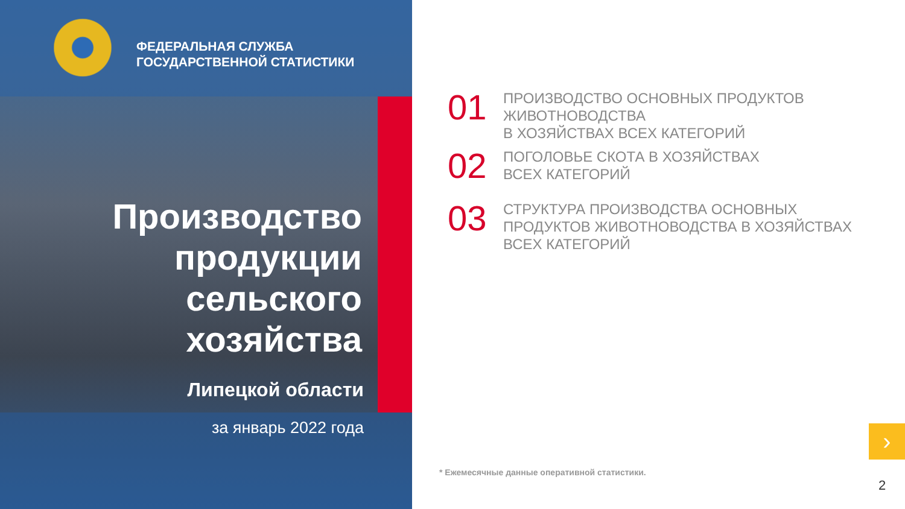ФЕДЕРАЛЬНАЯ СЛУЖБА
ГОСУДАРСТВЕННОЙ СТАТИСТИКИ
Производство
продукции
сельского
хозяйства
Липецкой области
за январь 2022 года
01
ПРОИЗВОДСТВО ОСНОВНЫХ ПРОДУКТОВ
ЖИВОТНОВОДСТВА
В ХОЗЯЙСТВАХ ВСЕХ КАТЕГОРИЙ
02
ПОГОЛОВЬЕ СКОТА В ХОЗЯЙСТВАХ
ВСЕХ КАТЕГОРИЙ
03
СТРУКТУРА ПРОИЗВОДСТВА ОСНОВНЫХ
ПРОДУКТОВ ЖИВОТНОВОДСТВА В ХОЗЯЙСТВАХ
ВСЕХ КАТЕГОРИЙ
* Ежемесячные данные оперативной статистики.
›
2